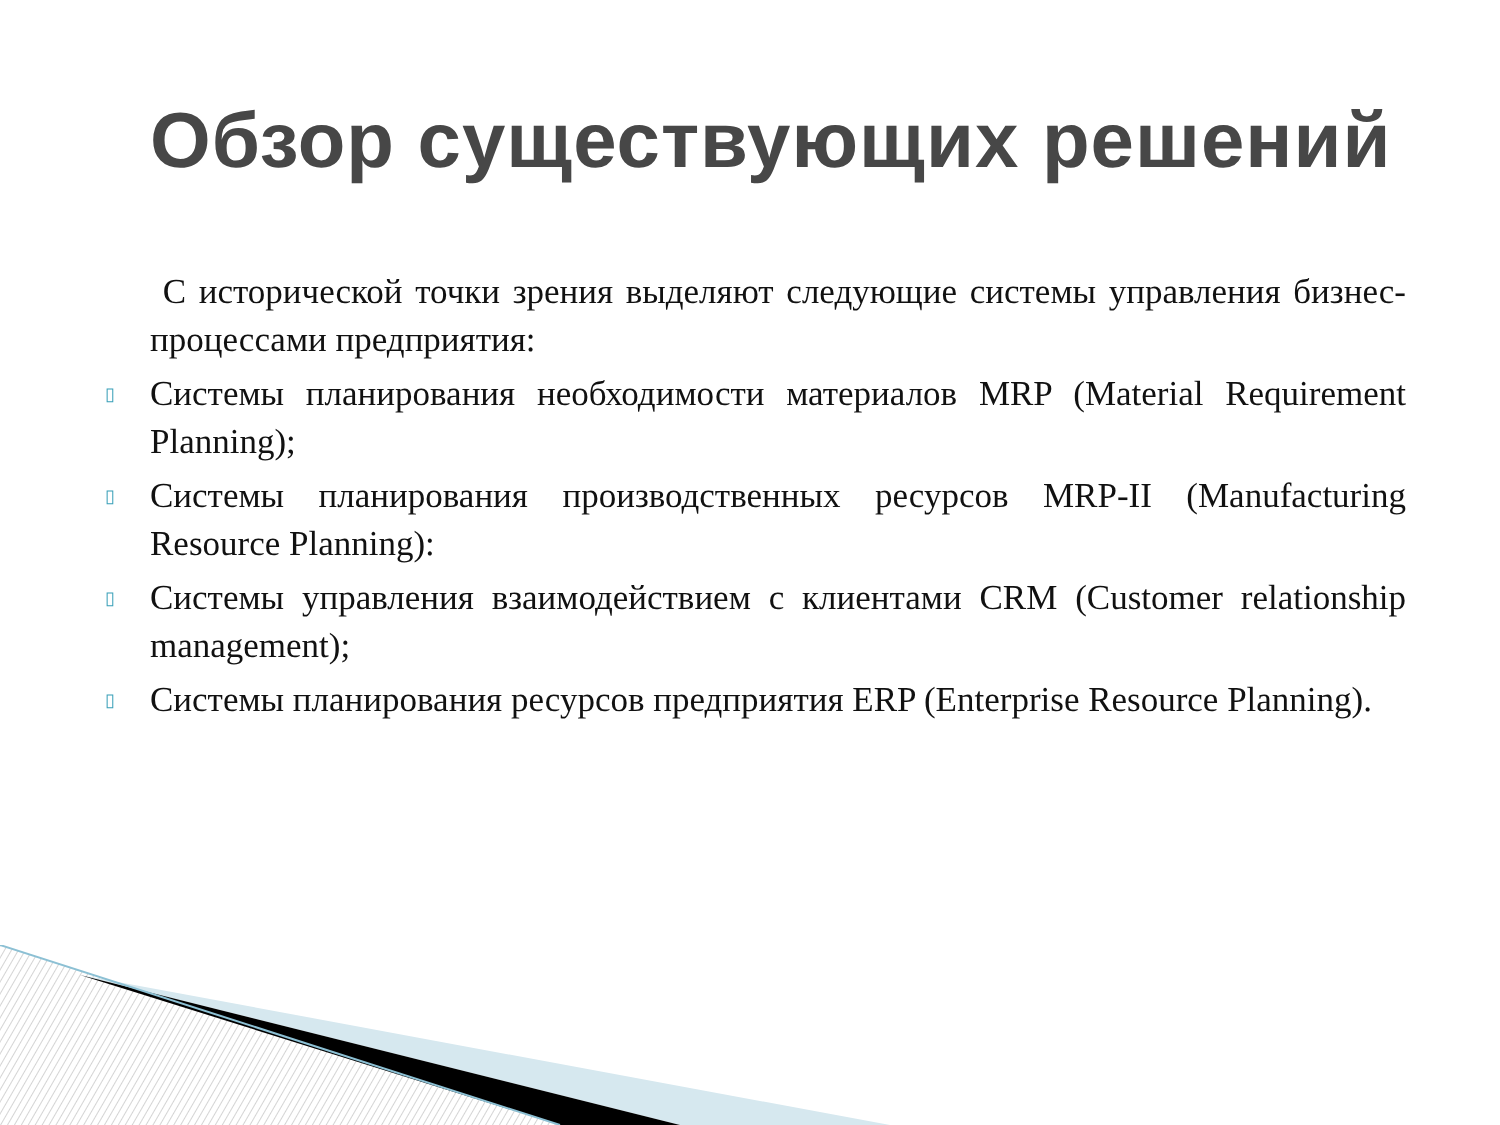Обзор существующих решений
С исторической точки зрения выделяют следующие системы управления бизнес-процессами предприятия:
▯ Системы планирования необходимости материалов MRP (Material Requirement Planning);
▯ Системы планирования производственных ресурсов MRP-II (Manufacturing Resource Planning):
▯ Системы управления взаимодействием с клиентами CRM (Customer relationship management);
▯ Системы планирования ресурсов предприятия ERP (Enterprise Resource Planning).